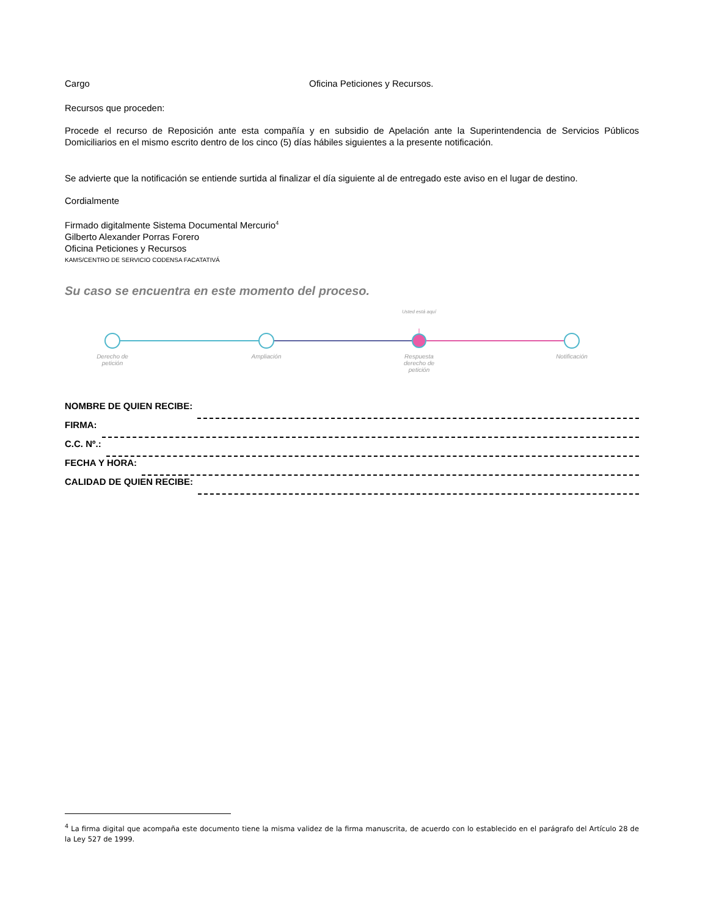Cargo Oficina Peticiones y Recursos.
Recursos que proceden:
Procede el recurso de Reposición ante esta compañía y en subsidio de Apelación ante la Superintendencia de Servicios Públicos Domiciliarios en el mismo escrito dentro de los cinco (5) días hábiles siguientes a la presente notificación.
Se advierte que la notificación se entiende surtida al finalizar el día siguiente al de entregado este aviso en el lugar de destino.
Cordialmente
Firmado digitalmente Sistema Documental Mercurio<sup>4</sup>
Gilberto Alexander Porras Forero
Oficina Peticiones y Recursos
KAMS/CENTRO DE SERVICIO CODENSA FACATATIVÁ
Su caso se encuentra en este momento del proceso.
Usted está aquí
Derecho de petición
Ampliación
Respuesta derecho de petición
Notificación
NOMBRE DE QUIEN RECIBE:
FIRMA:
C.C. Nº.:
FECHA Y HORA:
CALIDAD DE QUIEN RECIBE:
<sup>4</sup> La firma digital que acompaña este documento tiene la misma validez de la firma manuscrita, de acuerdo con lo establecido en el parágrafo del Artículo 28 de la Ley 527 de 1999.